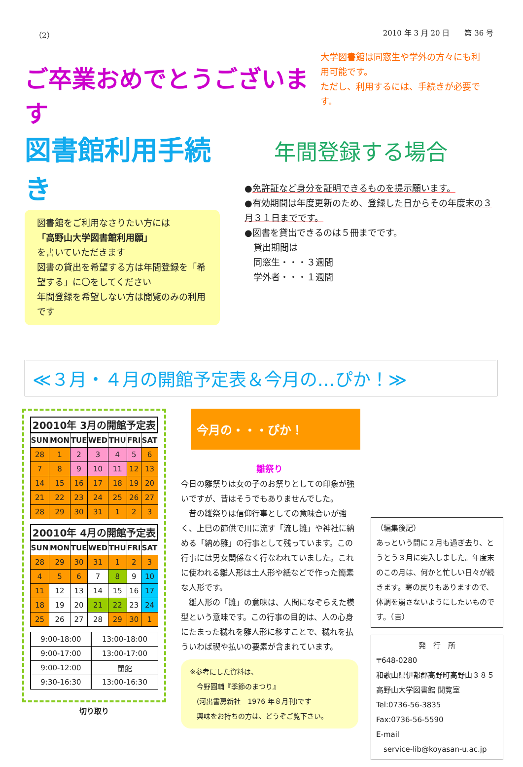（2） 2010 年 3 月 20 日　　第 36 号
ご卒業おめでとうございます
大学図書館は同窓生や学外の方々にも利用可能です。
ただし、利用するには、手続きが必要です。
図書館利用手続き
図書館をご利用なさりたい方には
「高野山大学図書館利用願」
を書いていただきます
図書の貸出を希望する方は年間登録を「希望する」に〇をしてください
年間登録を希望しない方は閲覧のみの利用です
年間登録する場合
●免許証など身分を証明できるものを提示願います。
●有効期間は年度更新のため、登録した日からその年度末の３月３１日までです。
●図書を貸出できるのは５冊までです。
　貸出期間は
　同窓生・・・３週間
　学外者・・・１週間
≪３月・４月の開館予定表＆今月の…ぴか！≫
20010年 3月の開館予定表
| SUN | MON | TUE | WED | THU | FRI | SAT |
| --- | --- | --- | --- | --- | --- | --- |
| 28 | 1 | 2 | 3 | 4 | 5 | 6 |
| 7 | 8 | 9 | 10 | 11 | 12 | 13 |
| 14 | 15 | 16 | 17 | 18 | 19 | 20 |
| 21 | 22 | 23 | 24 | 25 | 26 | 27 |
| 28 | 29 | 30 | 31 | 1 | 2 | 3 |
20010年 4月の開館予定表
| SUN | MON | TUE | WED | THU | FRI | SAT |
| --- | --- | --- | --- | --- | --- | --- |
| 28 | 29 | 30 | 31 | 1 | 2 | 3 |
| 4 | 5 | 6 | 7 | 8 | 9 | 10 |
| 11 | 12 | 13 | 14 | 15 | 16 | 17 |
| 18 | 19 | 20 | 21 | 22 | 23 | 24 |
| 25 | 26 | 27 | 28 | 29 | 30 | 1 |
| | 9:00-18:00 | | 13:00-18:00 |
| | 9:00-17:00 | | 13:00-17:00 |
| | 9:00-12:00 | | 閉館 |
| | 9:30-16:30 | | 13:00-16:30 |
切り取り
今月の・・・ぴか！
雛祭り
今日の雛祭りは女の子のお祭りとしての印象が強いですが、昔はそうでもありませんでした。
　昔の雛祭りは信仰行事としての意味合いが強く、上巳の節供で川に流す「流し雛」や神社に納める「納め雛」の行事として残っています。この行事には男女関係なく行なわれていました。これに使われる雛人形は土人形や紙などで作った簡素な人形です。
　雛人形の「雛」の意味は、人間になぞらえた模型という意味です。この行事の目的は、人の心身にたまった穢れを雛人形に移すことで、穢れを払ういわば禊や払いの要素が含まれています。
※参考にした資料は、
　今野圓輔『季節のまつり』
　(河出書房新社　1976 年８月刊)です
　興味をお持ちの方は、どうぞご覧下さい。
（編集後記）
あっという間に２月も過ぎ去り、とうとう３月に突入しました。年度末のこの月は、何かと忙しい日々が続きます。寒の戻りもありますので、体調を崩さないようにしたいものです。（吉）
発　行　所
〒648-0280
和歌山県伊都郡高野町高野山３８５高野山大学図書館 閲覧室
Tel:0736-56-3835
Fax:0736-56-5590
E-mail
　service-lib@koyasan-u.ac.jp